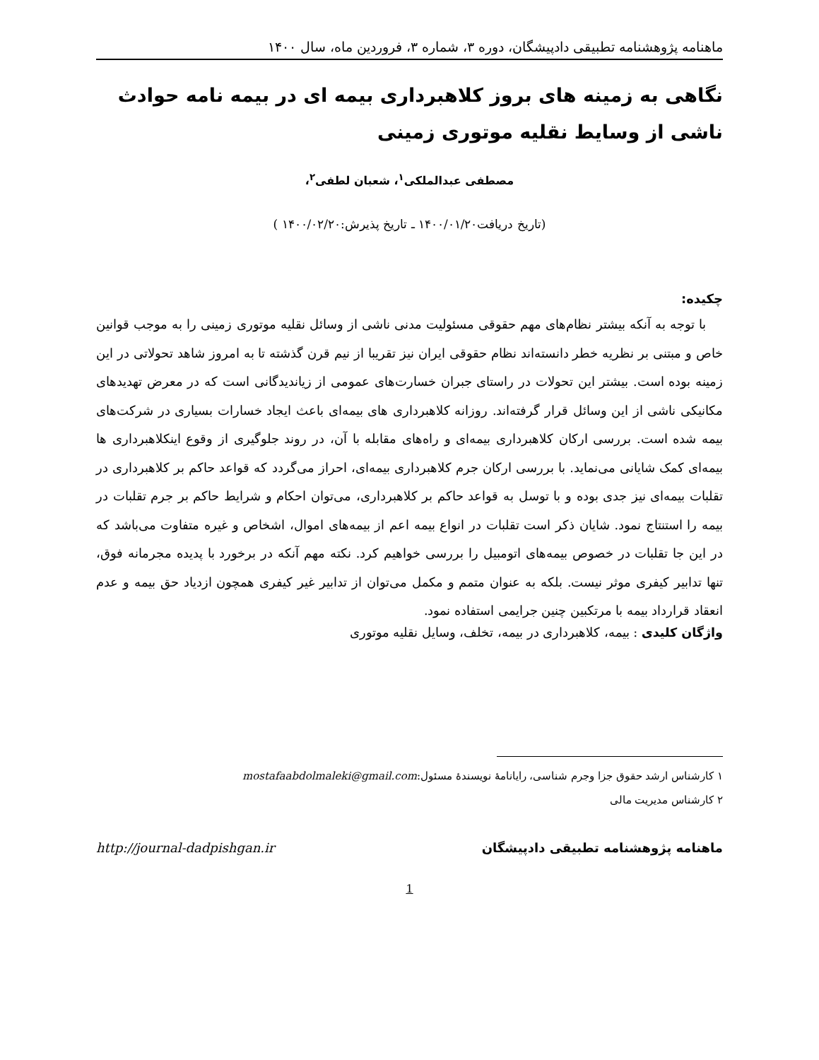ماهنامه پژوهشنامه تطبیقی دادپیشگان، دوره ۳، شماره ۳، فروردین ماه، سال ۱۴۰۰
نگاهی به زمینه های بروز کلاهبرداری بیمه ای در بیمه نامه حوادث ناشی از وسایط نقلیه موتوری زمینی
مصطفی عبدالملکی<sup>۱</sup>، شعبان لطفی<sup>۲</sup>،
(تاریخ دریافت۱۴۰۰/۰۱/۲۰ ـ تاریخ پذیرش:۱۴۰۰/۰۲/۲۰ )
چکیده:
با توجه به آنکه بیشتر نظام‌های مهم حقوقی مسئولیت مدنی ناشی از وسائل نقلیه موتوری زمینی را به موجب قوانین خاص و مبتنی بر نظریه خطر دانسته‌اند نظام حقوقی ایران نیز تقریبا از نیم قرن گذشته تا به امروز شاهد تحولاتی در این زمینه بوده است. بیشتر این تحولات در راستای جبران خسارت‌های عمومی از زیاندیدگانی است که در معرض تهدیدهای مکانیکی ناشی از این وسائل قرار گرفته‌اند. روزانه کلاهبرداری های بیمه‌ای باعث ایجاد خسارات بسیاری در شرکت‌های بیمه شده است. بررسی ارکان کلاهبرداری بیمه‌ای و راه‌های مقابله با آن، در روند جلوگیری از وقوع اینکلاهبرداری ها بیمه‌ای کمک شایانی می‌نماید. با بررسی ارکان جرم کلاهبرداری بیمه‌ای، احراز می‌گردد که قواعد حاکم بر کلاهبرداری در تقلبات بیمه‌ای نیز جدی بوده و با توسل به قواعد حاکم بر کلاهبرداری، می‌توان احکام و شرایط حاکم بر جرم تقلبات در بیمه را استنتاج نمود. شایان ذکر است تقلبات در انواع بیمه اعم از بیمه‌های اموال، اشخاص و غیره متفاوت می‌باشد که در این جا تقلبات در خصوص بیمه‌های اتومبیل را بررسی خواهیم کرد. نکته مهم آنکه در برخورد با پدیده مجرمانه فوق، تنها تدابیر کیفری موثر نیست. بلکه به عنوان متمم و مکمل می‌توان از تدابیر غیر کیفری همچون ازدیاد حق بیمه و عدم انعقاد قرارداد بیمه با مرتکبین چنین جرایمی استفاده نمود.
واژگان کلیدی : بیمه، کلاهبرداری در بیمه، تخلف، وسایل نقلیه موتوری
۱ کارشناس ارشد حقوق جزا وجرم شناسی، رایانامهٔ نویسندهٔ مسئول:mostafaabdolmaleki@gmail.com
۲ کارشناس مدیریت مالی
ماهنامه پژوهشنامه تطبیقی دادپیشگان http://journal-dadpishgan.ir
1